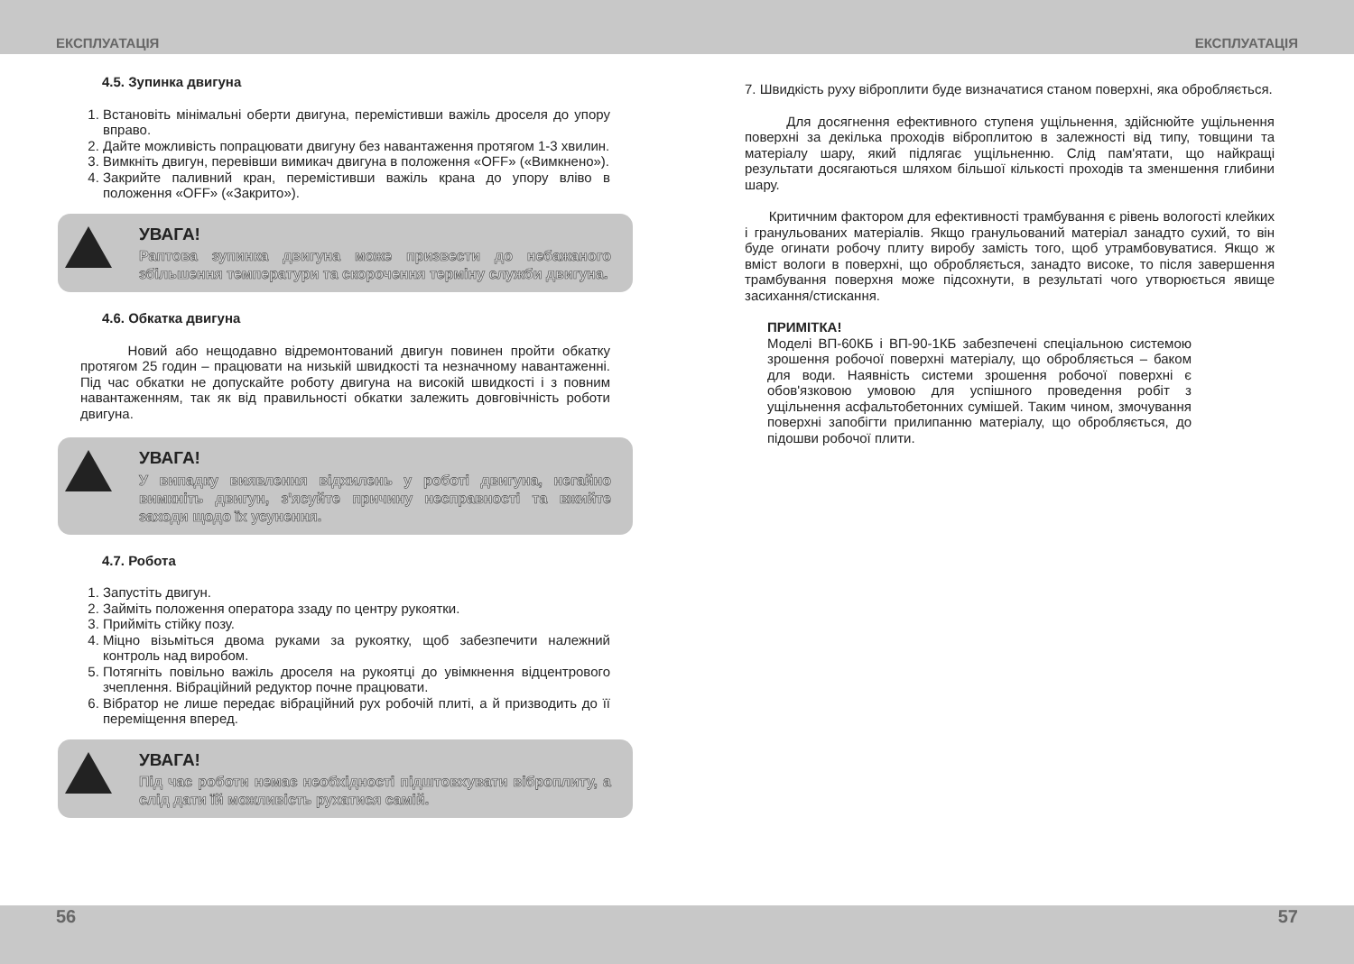ЕКСПЛУАТАЦІЯ ЕКСПЛУАТАЦІЯ
4.5. Зупинка двигуна
1. Встановіть мінімальні оберти двигуна, перемістивши важіль дроселя до упору вправо.
2. Дайте можливість попрацювати двигуну без навантаження протягом 1-3 хвилин.
3. Вимкніть двигун, перевівши вимикач двигуна в положення «OFF» («Вимкнено»).
4. Закрийте паливний кран, перемістивши важіль крана до упору вліво в положення «OFF» («Закрито»).
УВАГА!
Раптова зупинка двигуна може призвести до небажаного збільшення температури та скорочення терміну служби двигуна.
4.6. Обкатка двигуна
Новий або нещодавно відремонтований двигун повинен пройти обкатку протягом 25 годин – працювати на низькій швидкості та незначному навантаженні. Під час обкатки не допускайте роботу двигуна на високій швидкості і з повним навантаженням, так як від правильності обкатки залежить довговічність роботи двигуна.
УВАГА!
У випадку виявлення відхилень у роботі двигуна, негайно вимкніть двигун, з'ясуйте причину несправності та вжийте заходи щодо їх усунення.
4.7. Робота
1. Запустіть двигун.
2. Займіть положення оператора ззаду по центру рукоятки.
3. Прийміть стійку позу.
4. Міцно візьміться двома руками за рукоятку, щоб забезпечити належний контроль над виробом.
5. Потягніть повільно важіль дроселя на рукоятці до увімкнення відцентрового зчеплення. Вібраційний редуктор почне працювати.
6. Вібратор не лише передає вібраційний рух робочій плиті, а й призводить до її переміщення вперед.
УВАГА!
Під час роботи немає необхідності підштовхувати віброплиту, а слід дати їй можливість рухатися самій.
7. Швидкість руху віброплити буде визначатися станом поверхні, яка обробляється.
Для досягнення ефективного ступеня ущільнення, здійснюйте ущільнення поверхні за декілька проходів віброплитою в залежності від типу, товщини та матеріалу шару, який підлягає ущільненню. Слід пам'ятати, що найкращі результати досягаються шляхом більшої кількості проходів та зменшення глибини шару.
Критичним фактором для ефективності трамбування є рівень вологості клейких і гранульованих матеріалів. Якщо гранульований матеріал занадто сухий, то він буде огинати робочу плиту виробу замість того, щоб утрамбовуватися. Якщо ж вміст вологи в поверхні, що обробляється, занадто високе, то після завершення трамбування поверхня може підсохнути, в результаті чого утворюється явище засихання/стискання.
ПРИМІТКА!
Моделі ВП-60КБ і ВП-90-1КБ забезпечені спеціальною системою зрошення робочої поверхні матеріалу, що обробляється – баком для води. Наявність системи зрошення робочої поверхні є обов'язковою умовою для успішного проведення робіт з ущільнення асфальтобетонних сумішей. Таким чином, змочування поверхні запобігти прилипанню матеріалу, що обробляється, до підошви робочої плити.
56 57